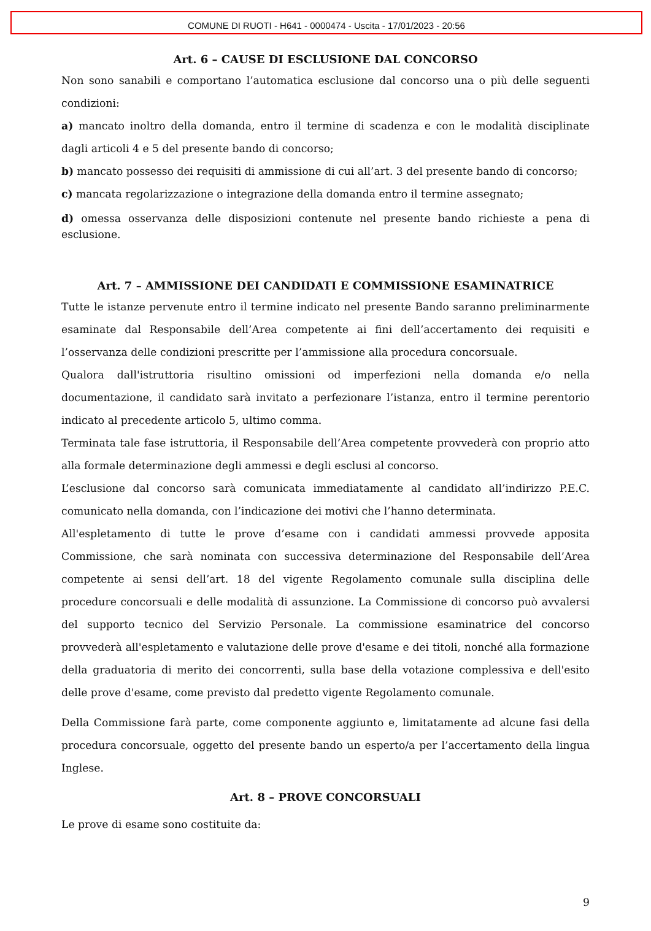COMUNE DI RUOTI - H641 - 0000474 - Uscita - 17/01/2023 - 20:56
Art. 6 – CAUSE DI ESCLUSIONE DAL CONCORSO
Non sono sanabili e comportano l’automatica esclusione dal concorso una o più delle seguenti condizioni:
a) mancato inoltro della domanda, entro il termine di scadenza e con le modalità disciplinate dagli articoli 4 e 5 del presente bando di concorso;
b) mancato possesso dei requisiti di ammissione di cui all’art. 3 del presente bando di concorso;
c) mancata regolarizzazione o integrazione della domanda entro il termine assegnato;
d) omessa osservanza delle disposizioni contenute nel presente bando richieste a pena di esclusione.
Art. 7 – AMMISSIONE DEI CANDIDATI E COMMISSIONE ESAMINATRICE
Tutte le istanze pervenute entro il termine indicato nel presente Bando saranno preliminarmente esaminate dal Responsabile dell’Area competente ai fini dell’accertamento dei requisiti e l’osservanza delle condizioni prescritte per l’ammissione alla procedura concorsuale.
Qualora dall'istruttoria risultino omissioni od imperfezioni nella domanda e/o nella documentazione, il candidato sarà invitato a perfezionare l’istanza, entro il termine perentorio indicato al precedente articolo 5, ultimo comma.
Terminata tale fase istruttoria, il Responsabile dell’Area competente provvederà con proprio atto alla formale determinazione degli ammessi e degli esclusi al concorso.
L’esclusione dal concorso sarà comunicata immediatamente al candidato all’indirizzo P.E.C. comunicato nella domanda, con l’indicazione dei motivi che l’hanno determinata.
All'espletamento di tutte le prove d’esame con i candidati ammessi provvede apposita Commissione, che sarà nominata con successiva determinazione del Responsabile dell’Area competente ai sensi dell’art. 18 del vigente Regolamento comunale sulla disciplina delle procedure concorsuali e delle modalità di assunzione. La Commissione di concorso può avvalersi del supporto tecnico del Servizio Personale. La commissione esaminatrice del concorso provvederà all'espletamento e valutazione delle prove d'esame e dei titoli, nonché alla formazione della graduatoria di merito dei concorrenti, sulla base della votazione complessiva e dell'esito delle prove d'esame, come previsto dal predetto vigente Regolamento comunale.
Della Commissione farà parte, come componente aggiunto e, limitatamente ad alcune fasi della procedura concorsuale, oggetto del presente bando un esperto/a per l’accertamento della lingua Inglese.
Art. 8 – PROVE CONCORSUALI
Le prove di esame sono costituite da:
9